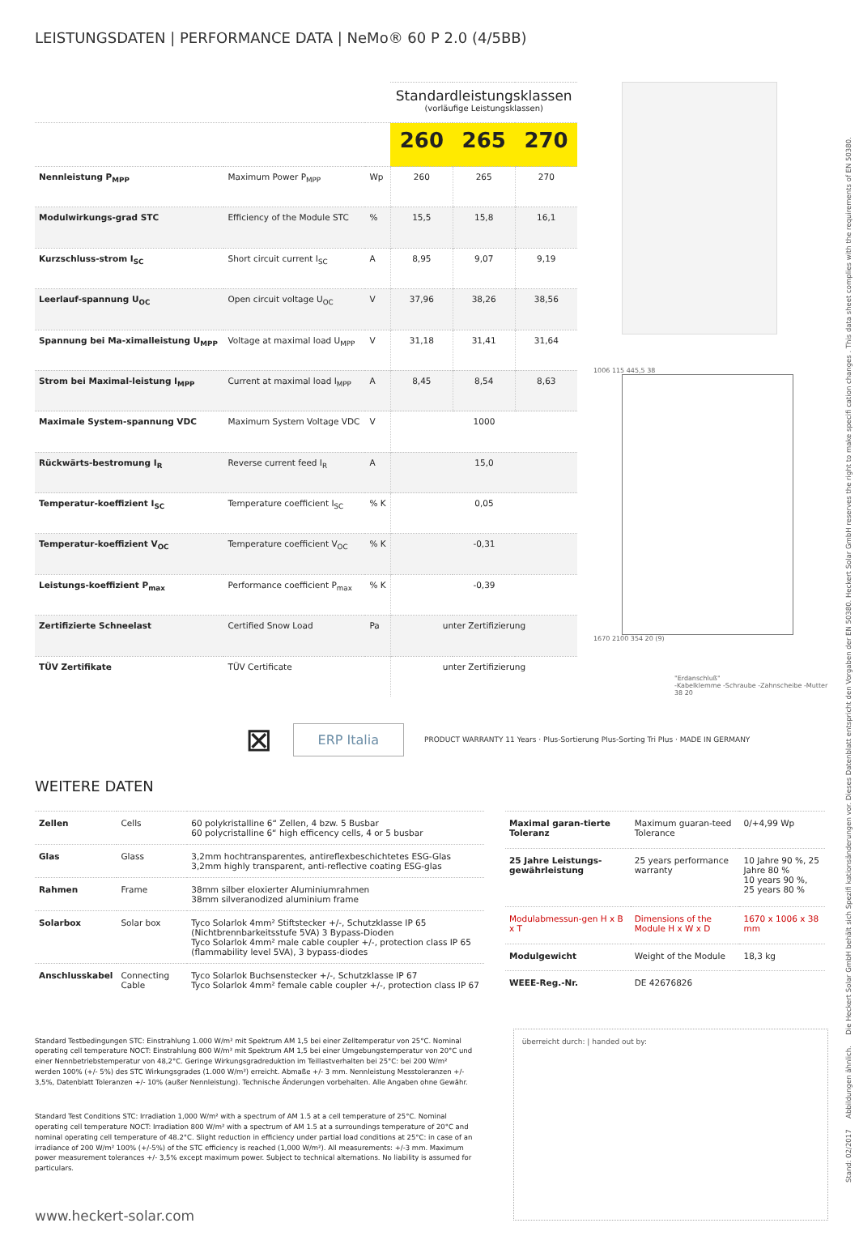LEISTUNGSDATEN | PERFORMANCE DATA | NeMo® 60 P 2.0 (4/5BB)
| | | | Standardleistungsklassen (vorläufige Leistungsklassen) | | |
| | | | 260 | 265 | 270 |
| Nennleistung P<sub>MPP</sub> | Maximum Power P<sub>MPP</sub> | Wp | 260 | 265 | 270 |
| Modulwirkungs-grad STC | Efficiency of the Module STC | % | 15,5 | 15,8 | 16,1 |
| Kurzschluss-strom I<sub>SC</sub> | Short circuit current I<sub>SC</sub> | A | 8,95 | 9,07 | 9,19 |
| Leerlauf-spannung U<sub>OC</sub> | Open circuit voltage U<sub>OC</sub> | V | 37,96 | 38,26 | 38,56 |
| Spannung bei Ma-ximalleistung U<sub>MPP</sub> | Voltage at maximal load U<sub>MPP</sub> | V | 31,18 | 31,41 | 31,64 |
| Strom bei Maximal-leistung I<sub>MPP</sub> | Current at maximal load I<sub>MPP</sub> | A | 8,45 | 8,54 | 8,63 |
| Maximale System-spannung VDC | Maximum System Voltage VDC | V | 1000 | | |
| Rückwärts-bestromung I<sub>R</sub> | Reverse current feed I<sub>R</sub> | A | 15,0 | | |
| Temperatur-koeffizient I<sub>SC</sub> | Temperature coefficient I<sub>SC</sub> | % K | 0,05 | | |
| Temperatur-koeffizient V<sub>OC</sub> | Temperature coefficient V<sub>OC</sub> | % K | -0,31 | | |
| Leistungs-koeffizient P<sub>max</sub> | Performance coefficient P<sub>max</sub> | % K | -0,39 | | |
| Zertifizierte Schneelast | Certified Snow Load | Pa | unter Zertifizierung | | |
| TÜV Zertifikate | TÜV Certificate | | unter Zertifizierung | | |
1006 115 445,5 38
1670 2100 354 20 (9)
"Erdanschluß"
-Kabelklemme -Schraube -Zahnscheibe -Mutter 38 20
⊠
ERP Italia
PRODUCT WARRANTY 11 Years · Plus-Sortierung Plus-Sorting Tri Plus · MADE IN GERMANY
WEITERE DATEN
| Zellen | Cells | 60 polykristalline 6“ Zellen, 4 bzw. 5 Busbar 60 polycristalline 6“ high efficency cells, 4 or 5 busbar |
| Glas | Glass | 3,2mm hochtransparentes, antireflexbeschichtetes ESG-Glas 3,2mm highly transparent, anti-reflective coating ESG-glas |
| Rahmen | Frame | 38mm silber eloxierter Aluminiumrahmen 38mm silveranodized aluminium frame |
| Solarbox | Solar box | Tyco Solarlok 4mm² Stiftstecker +/-, Schutzklasse IP 65 (Nichtbrennbarkeitsstufe 5VA) 3 Bypass-Dioden Tyco Solarlok 4mm² male cable coupler +/-, protection class IP 65 (flammability level 5VA), 3 bypass-diodes |
| Anschlusskabel | Connecting Cable | Tyco Solarlok Buchsenstecker +/-, Schutzklasse IP 67 Tyco Solarlok 4mm² female cable coupler +/-, protection class IP 67 |
| Maximal garan-tierte Toleranz | Maximum guaran-teed Tolerance | 0/+4,99 Wp |
| 25 Jahre Leistungs-gewährleistung | 25 years performance warranty | 10 Jahre 90 %, 25 Jahre 80 % 10 years 90 %, 25 years 80 % |
| Modulabmessun-gen H x B x T | Dimensions of the Module H x W x D | 1670 x 1006 x 38 mm |
| Modulgewicht | Weight of the Module | 18,3 kg |
| WEEE-Reg.-Nr. | DE 42676826 | |
Standard Testbedingungen STC: Einstrahlung 1.000 W/m² mit Spektrum AM 1,5 bei einer Zelltemperatur von 25°C. Nominal operating cell temperature NOCT: Einstrahlung 800 W/m² mit Spektrum AM 1,5 bei einer Umgebungstemperatur von 20°C und einer Nennbetriebstemperatur von 48,2°C. Geringe Wirkungsgradreduktion im Teillastverhalten bei 25°C: bei 200 W/m² werden 100% (+/- 5%) des STC Wirkungsgrades (1.000 W/m²) erreicht. Abmaße +/- 3 mm. Nennleistung Messtoleranzen +/- 3,5%, Datenblatt Toleranzen +/- 10% (außer Nennleistung). Technische Änderungen vorbehalten. Alle Angaben ohne Gewähr.
Standard Test Conditions STC: Irradiation 1,000 W/m² with a spectrum of AM 1.5 at a cell temperature of 25°C. Nominal operating cell temperature NOCT: Irradiation 800 W/m² with a spectrum of AM 1.5 at a surroundings temperature of 20°C and nominal operating cell temperature of 48.2°C. Slight reduction in efficiency under partial load conditions at 25°C: in case of an irradiance of 200 W/m² 100% (+/-5%) of the STC efficiency is reached (1,000 W/m²). All measurements: +/-3 mm. Maximum power measurement tolerances +/- 3,5% except maximum power. Subject to technical alternations. No liability is assumed for particulars.
www.heckert-solar.com
überreicht durch: | handed out by:
Stand: 02/2017 Abbildungen ähnlich. Die Heckert Solar GmbH behält sich Spezifi kationsänderungen vor. Dieses Datenblatt entspricht den Vorgaben der EN 50380. Heckert Solar GmbH reserves the right to make specifi cation changes . This data sheet complies with the requirements of EN 50380.